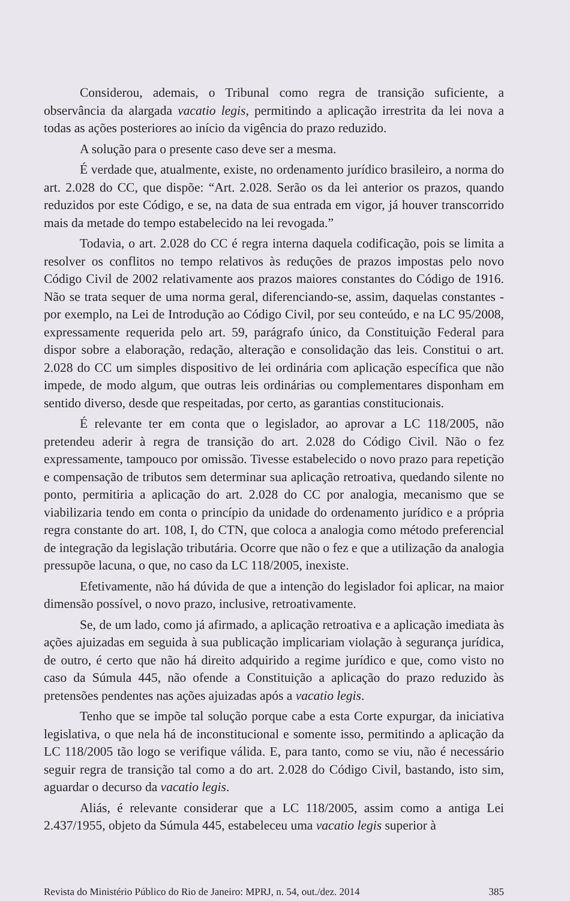Considerou, ademais, o Tribunal como regra de transição suficiente, a observância da alargada vacatio legis, permitindo a aplicação irrestrita da lei nova a todas as ações posteriores ao início da vigência do prazo reduzido.
A solução para o presente caso deve ser a mesma.
É verdade que, atualmente, existe, no ordenamento jurídico brasileiro, a norma do art. 2.028 do CC, que dispõe: “Art. 2.028. Serão os da lei anterior os prazos, quando reduzidos por este Código, e se, na data de sua entrada em vigor, já houver transcorrido mais da metade do tempo estabelecido na lei revogada.”
Todavia, o art. 2.028 do CC é regra interna daquela codificação, pois se limita a resolver os conflitos no tempo relativos às reduções de prazos impostas pelo novo Código Civil de 2002 relativamente aos prazos maiores constantes do Código de 1916. Não se trata sequer de uma norma geral, diferenciando-se, assim, daquelas constantes - por exemplo, na Lei de Introdução ao Código Civil, por seu conteúdo, e na LC 95/2008, expressamente requerida pelo art. 59, parágrafo único, da Constituição Federal para dispor sobre a elaboração, redação, alteração e consolidação das leis. Constitui o art. 2.028 do CC um simples dispositivo de lei ordinária com aplicação específica que não impede, de modo algum, que outras leis ordinárias ou complementares disponham em sentido diverso, desde que respeitadas, por certo, as garantias constitucionais.
É relevante ter em conta que o legislador, ao aprovar a LC 118/2005, não pretendeu aderir à regra de transição do art. 2.028 do Código Civil. Não o fez expressamente, tampouco por omissão. Tivesse estabelecido o novo prazo para repetição e compensação de tributos sem determinar sua aplicação retroativa, quedando silente no ponto, permitiria a aplicação do art. 2.028 do CC por analogia, mecanismo que se viabilizaria tendo em conta o princípio da unidade do ordenamento jurídico e a própria regra constante do art. 108, I, do CTN, que coloca a analogia como método preferencial de integração da legislação tributária. Ocorre que não o fez e que a utilização da analogia pressupõe lacuna, o que, no caso da LC 118/2005, inexiste.
Efetivamente, não há dúvida de que a intenção do legislador foi aplicar, na maior dimensão possível, o novo prazo, inclusive, retroativamente.
Se, de um lado, como já afirmado, a aplicação retroativa e a aplicação imediata às ações ajuizadas em seguida à sua publicação implicariam violação à segurança jurídica, de outro, é certo que não há direito adquirido a regime jurídico e que, como visto no caso da Súmula 445, não ofende a Constituição a aplicação do prazo reduzido às pretensões pendentes nas ações ajuizadas após a vacatio legis.
Tenho que se impõe tal solução porque cabe a esta Corte expurgar, da iniciativa legislativa, o que nela há de inconstitucional e somente isso, permitindo a aplicação da LC 118/2005 tão logo se verifique válida. E, para tanto, como se viu, não é necessário seguir regra de transição tal como a do art. 2.028 do Código Civil, bastando, isto sim, aguardar o decurso da vacatio legis.
Aliás, é relevante considerar que a LC 118/2005, assim como a antiga Lei 2.437/1955, objeto da Súmula 445, estabeleceu uma vacatio legis superior à
Revista do Ministério Público do Rio de Janeiro: MPRJ, n. 54, out./dez. 2014 385